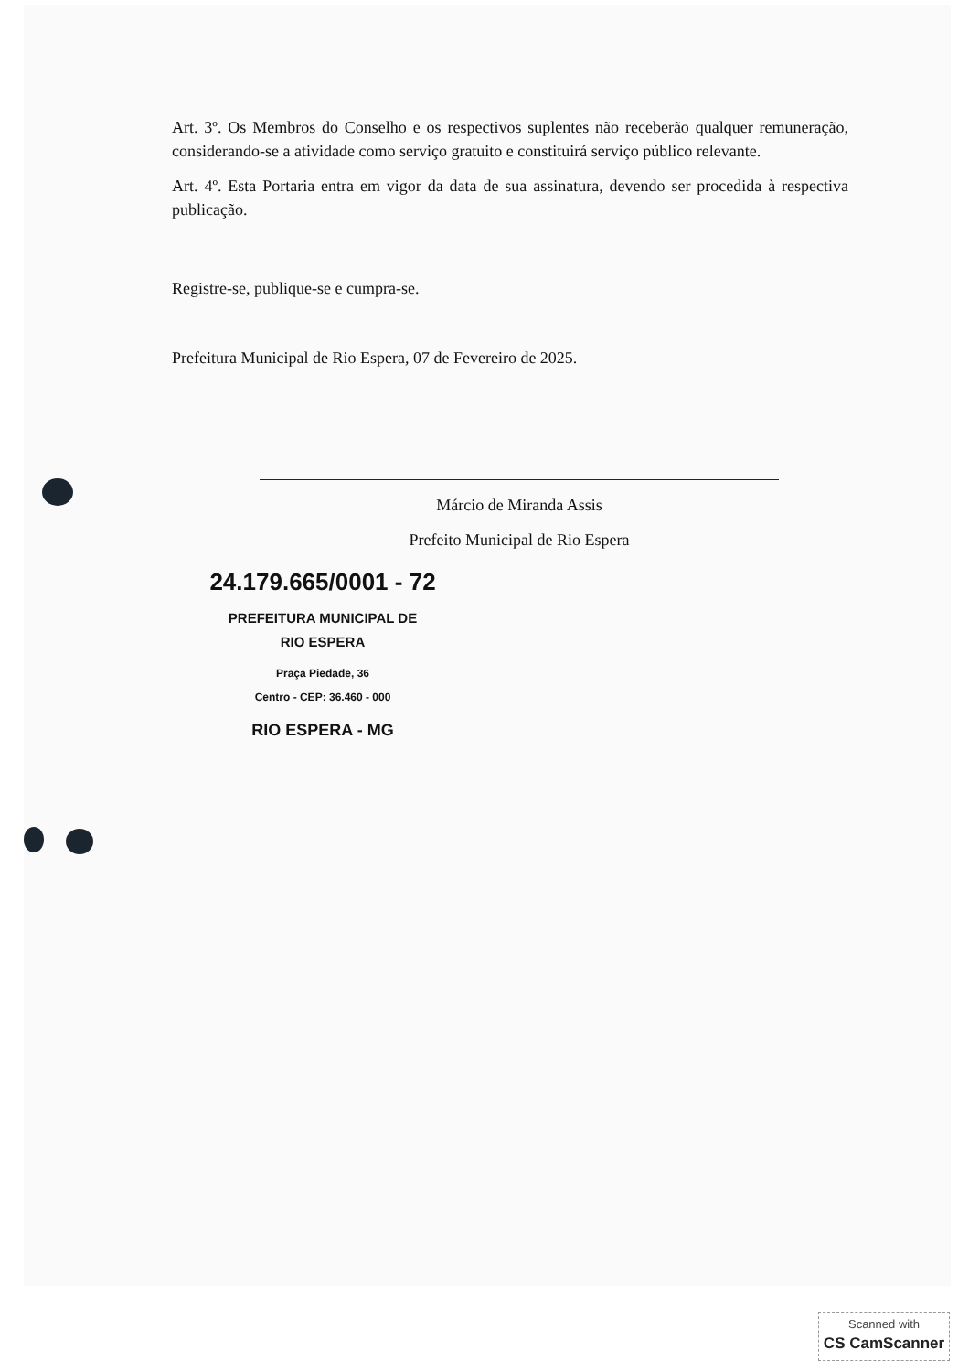Art. 3º. Os Membros do Conselho e os respectivos suplentes não receberão qualquer remuneração, considerando-se a atividade como serviço gratuito e constituirá serviço público relevante.
Art. 4º. Esta Portaria entra em vigor da data de sua assinatura, devendo ser procedida à respectiva publicação.
Registre-se, publique-se e cumpra-se.
Prefeitura Municipal de Rio Espera, 07 de Fevereiro de 2025.
Márcio de Miranda Assis
Prefeito Municipal de Rio Espera
24.179.665/0001 - 72
PREFEITURA MUNICIPAL DE
RIO ESPERA
Praça Piedade, 36
Centro - CEP: 36.460 - 000
RIO ESPERA - MG
Scanned with
CS CamScanner